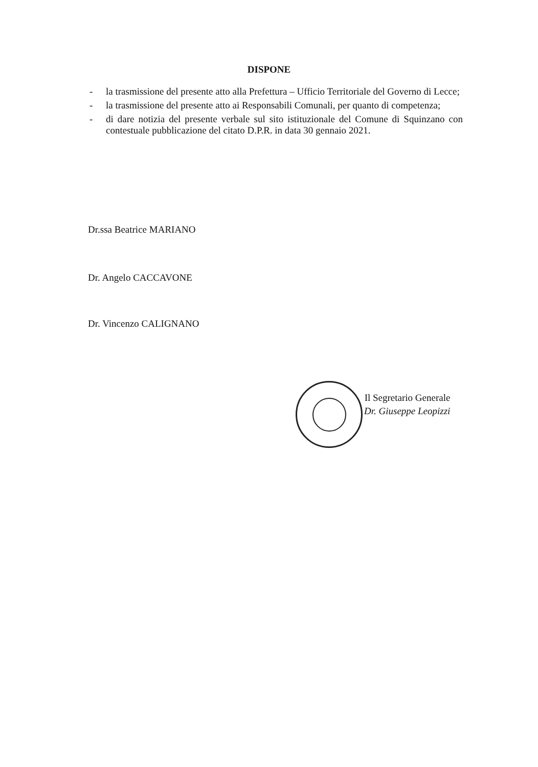DISPONE
- la trasmissione del presente atto alla Prefettura – Ufficio Territoriale del Governo di Lecce;
- la trasmissione del presente atto ai Responsabili Comunali, per quanto di competenza;
- di dare notizia del presente verbale sul sito istituzionale del Comune di Squinzano con contestuale pubblicazione del citato D.P.R. in data 30 gennaio 2021.
Dr.ssa Beatrice MARIANO
Dr. Angelo CACCAVONE
Dr. Vincenzo CALIGNANO
Il Segretario Generale
Dr. Giuseppe Leopizzi